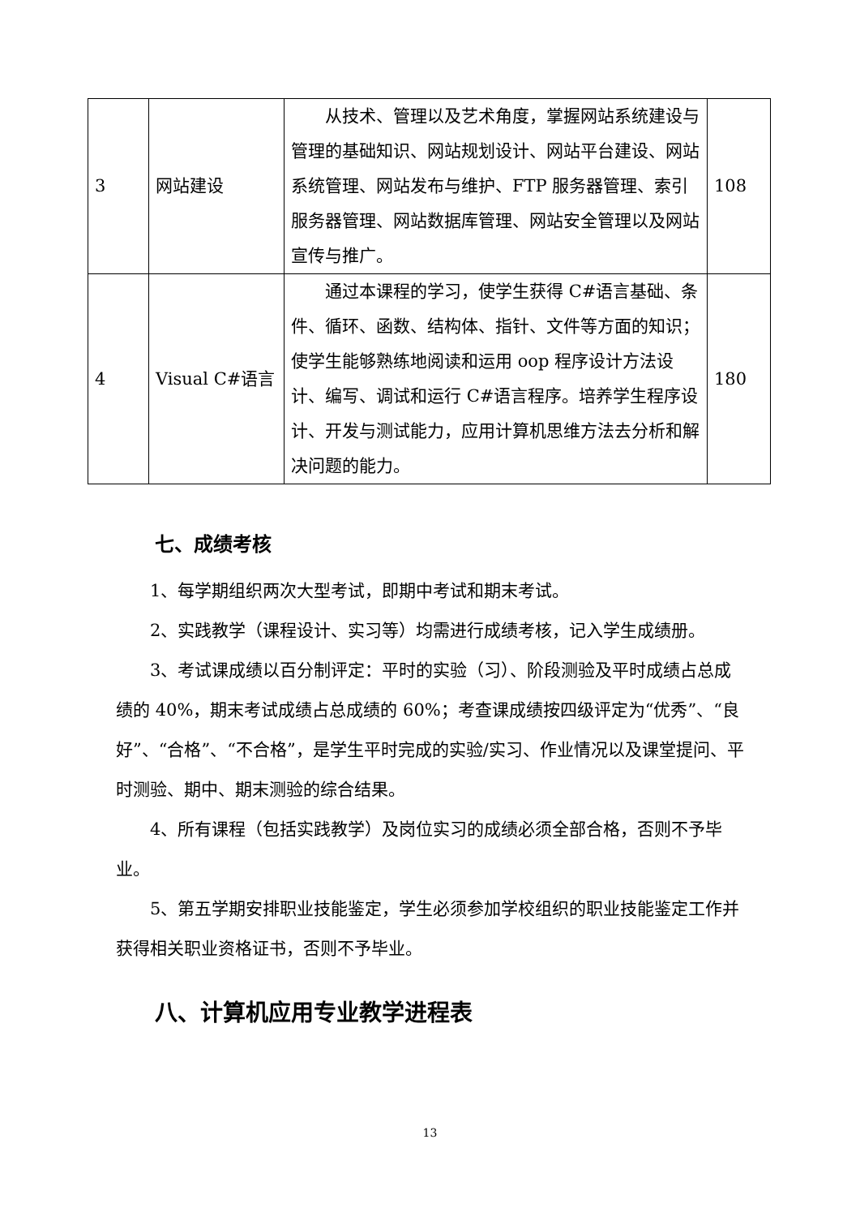| 3 | 网站建设 | 从技术、管理以及艺术角度，掌握网站系统建设与管理的基础知识、网站规划设计、网站平台建设、网站系统管理、网站发布与维护、FTP 服务器管理、索引服务器管理、网站数据库管理、网站安全管理以及网站宣传与推广。 | 108 |
| 4 | Visual C#语言 | 通过本课程的学习，使学生获得 C#语言基础、条件、循环、函数、结构体、指针、文件等方面的知识；使学生能够熟练地阅读和运用 oop 程序设计方法设计、编写、调试和运行 C#语言程序。培养学生程序设计、开发与测试能力，应用计算机思维方法去分析和解决问题的能力。 | 180 |
七、成绩考核
1、每学期组织两次大型考试，即期中考试和期末考试。
2、实践教学（课程设计、实习等）均需进行成绩考核，记入学生成绩册。
3、考试课成绩以百分制评定：平时的实验（习）、阶段测验及平时成绩占总成绩的 40%，期末考试成绩占总成绩的 60%；考查课成绩按四级评定为“优秀”、“良好”、“合格”、“不合格”，是学生平时完成的实验/实习、作业情况以及课堂提问、平时测验、期中、期末测验的综合结果。
4、所有课程（包括实践教学）及岗位实习的成绩必须全部合格，否则不予毕业。
5、第五学期安排职业技能鉴定，学生必须参加学校组织的职业技能鉴定工作并获得相关职业资格证书，否则不予毕业。
八、计算机应用专业教学进程表
13